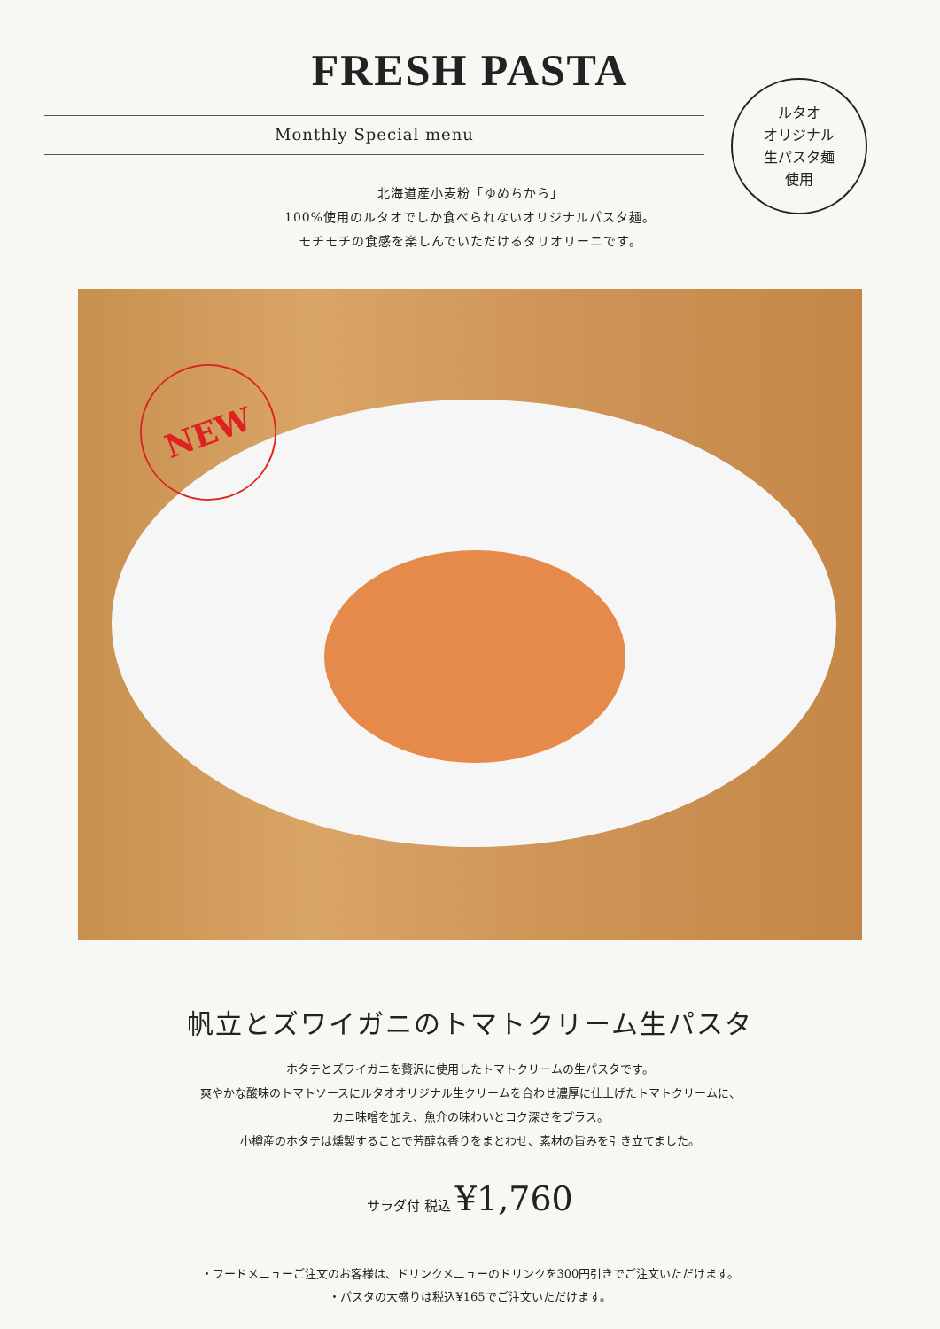FRESH PASTA
Monthly Special menu
ルタオ
オリジナル
生パスタ麺
使用
北海道産小麦粉「ゆめちから」
100%使用のルタオでしか食べられないオリジナルパスタ麺。
モチモチの食感を楽しんでいただけるタリオリーニです。
NEW
帆立とズワイガニのトマトクリーム生パスタ
ホタテとズワイガニを贅沢に使用したトマトクリームの生パスタです。
爽やかな酸味のトマトソースにルタオオリジナル生クリームを合わせ濃厚に仕上げたトマトクリームに、
カニ味噌を加え、魚介の味わいとコク深さをプラス。
小樽産のホタテは燻製することで芳醇な香りをまとわせ、素材の旨みを引き立てました。
サラダ付 税込 ¥1,760
・フードメニューご注文のお客様は、ドリンクメニューのドリンクを300円引きでご注文いただけます。
・パスタの大盛りは税込¥165でご注文いただけます。